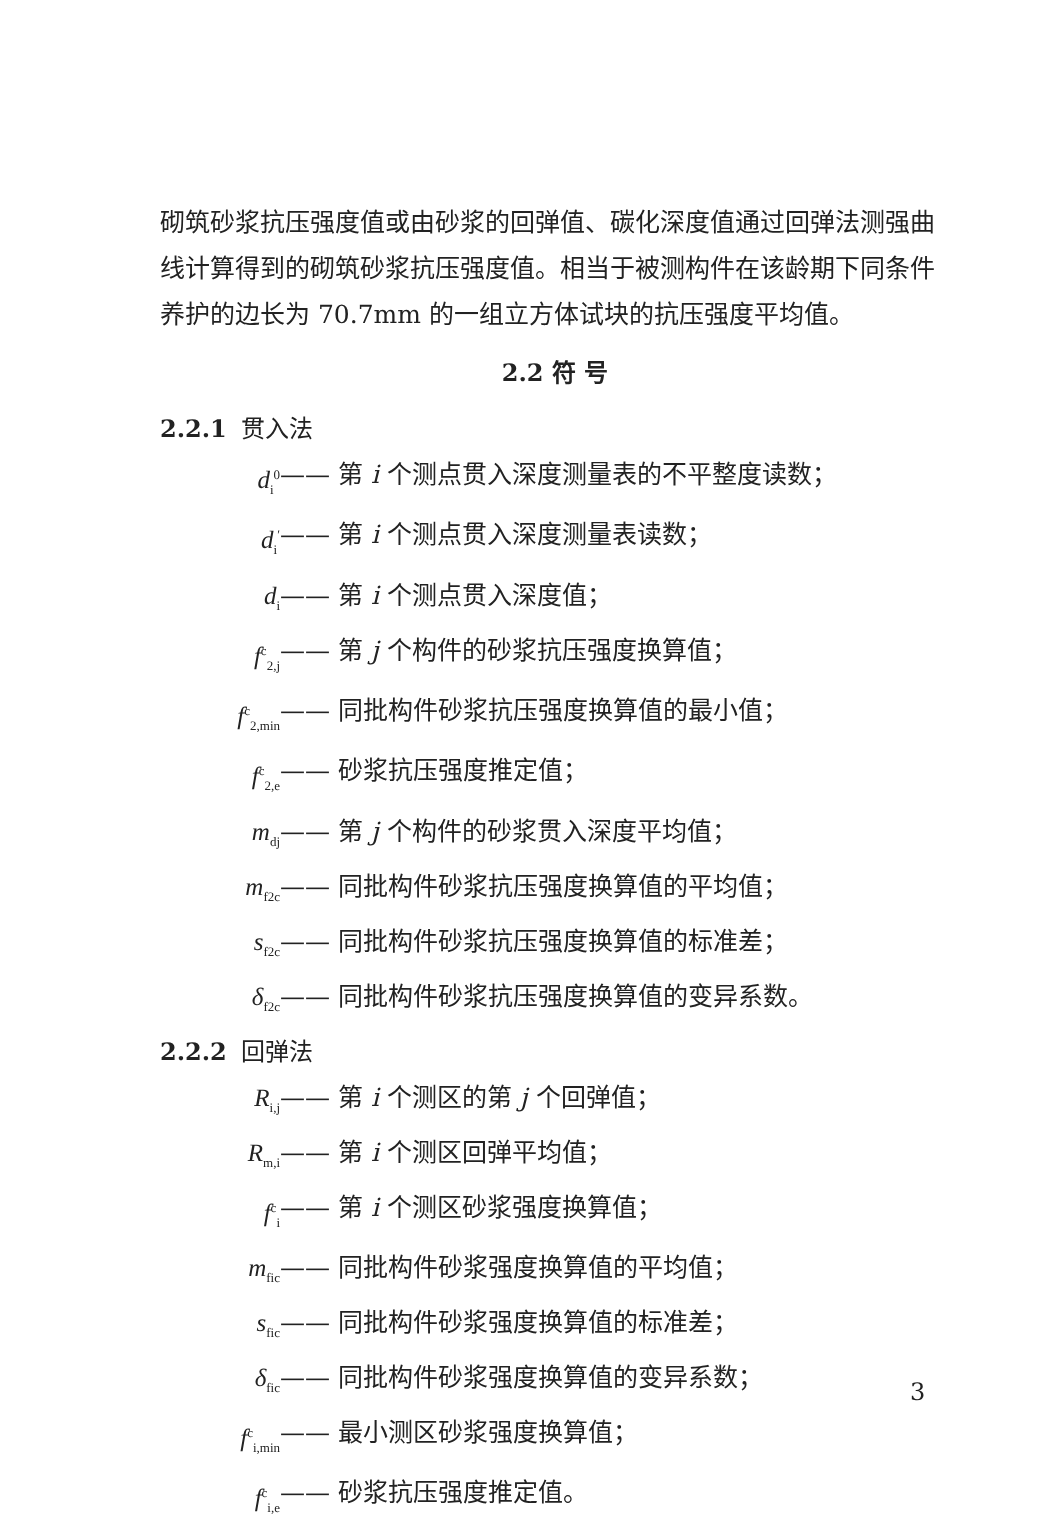砌筑砂浆抗压强度值或由砂浆的回弹值、碳化深度值通过回弹法测强曲线计算得到的砌筑砂浆抗压强度值。相当于被测构件在该龄期下同条件养护的边长为 70.7mm 的一组立方体试块的抗压强度平均值。
2.2 符 号
2.2.1 贯入法
d<sub>i</sub><sup>0</sup> —— 第 i 个测点贯入深度测量表的不平整度读数；
d<sub>i</sub><sup>′</sup> —— 第 i 个测点贯入深度测量表读数；
d<sub>i</sub> —— 第 i 个测点贯入深度值；
f<sup>c</sup><sub>2,j</sub> —— 第 j 个构件的砂浆抗压强度换算值；
f<sup>c</sup><sub>2,min</sub> —— 同批构件砂浆抗压强度换算值的最小值；
f<sup>c</sup><sub>2,e</sub> —— 砂浆抗压强度推定值；
m<sub>dj</sub> —— 第 j 个构件的砂浆贯入深度平均值；
m<sub>f2c</sub> —— 同批构件砂浆抗压强度换算值的平均值；
s<sub>f2c</sub> —— 同批构件砂浆抗压强度换算值的标准差；
δ<sub>f2c</sub> —— 同批构件砂浆抗压强度换算值的变异系数。
2.2.2 回弹法
R<sub>i,j</sub> —— 第 i 个测区的第 j 个回弹值；
R<sub>m,i</sub> —— 第 i 个测区回弹平均值；
f<sup>c</sup><sub>i</sub> —— 第 i 个测区砂浆强度换算值；
m<sub>fic</sub> —— 同批构件砂浆强度换算值的平均值；
s<sub>fic</sub> —— 同批构件砂浆强度换算值的标准差；
δ<sub>fic</sub> —— 同批构件砂浆强度换算值的变异系数；
f<sup>c</sup><sub>i,min</sub> —— 最小测区砂浆强度换算值；
f<sup>c</sup><sub>i,e</sub> —— 砂浆抗压强度推定值。
3